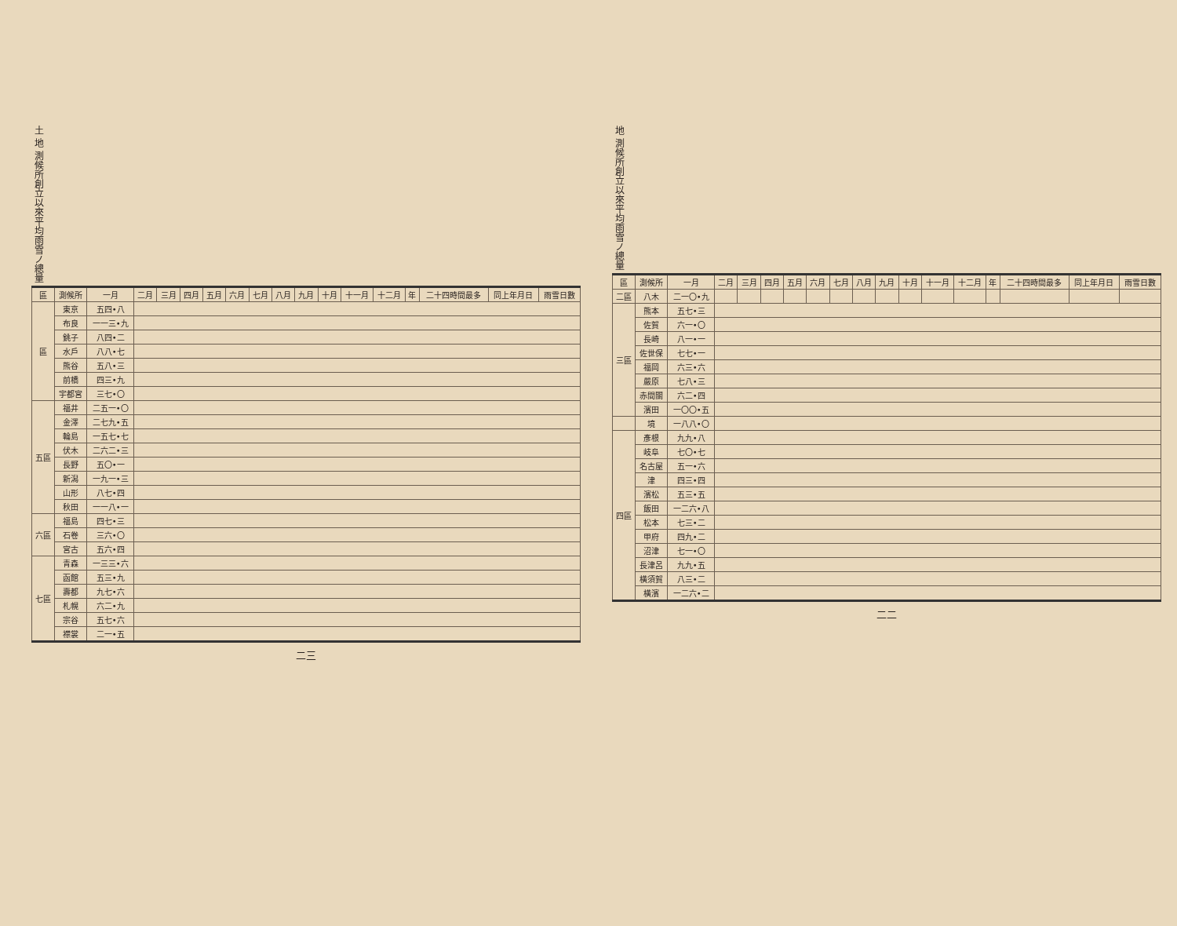地 測候所創立以來平均雨雪ノ總量
| 區 | 測候所 | 一月 | 二月 | 三月 | 四月 | 五月 | 六月 | 七月 | 八月 | 九月 | 十月 | 十一月 | 十二月 | 年 | 二十四時間最多 | 同上年月日 | 雨雪日數 |
| --- | --- | --- | --- | --- | --- | --- | --- | --- | --- | --- | --- | --- | --- | --- | --- | --- | --- |
| 二區 | 八木 | 二一〇•九 | | | | | | | | | | | | | | | |
| 三區 | 熊本 | 五七•三 | | | | | | | | | | | | | | | |
| | 佐賀 | 六一•〇 | | | | | | | | | | | | | | | |
| | 長崎 | 八一•一 | | | | | | | | | | | | | | | |
| | 佐世保 | 七七•一 | | | | | | | | | | | | | | | |
| | 福岡 | 六三•六 | | | | | | | | | | | | | | | |
| | 嚴原 | 七八•三 | | | | | | | | | | | | | | | |
| | 赤間關 | 六二•四 | | | | | | | | | | | | | | | |
| | 濱田 | 一〇〇•五 | | | | | | | | | | | | | | | |
| | 境 | 一八八•〇 | | | | | | | | | | | | | | | |
| 四區 | 彥根 | 九九•八 | | | | | | | | | | | | | | | |
| | 岐阜 | 七〇•七 | | | | | | | | | | | | | | | |
| | 名古屋 | 五一•六 | | | | | | | | | | | | | | | |
| | 津 | 四三•四 | | | | | | | | | | | | | | | |
| | 濱松 | 五三•五 | | | | | | | | | | | | | | | |
| | 飯田 | 一二六•八 | | | | | | | | | | | | | | | |
| | 松本 | 七三•二 | | | | | | | | | | | | | | | |
| | 甲府 | 四九•二 | | | | | | | | | | | | | | | |
| | 沼津 | 七一•〇 | | | | | | | | | | | | | | | |
| | 長津呂 | 九九•五 | | | | | | | | | | | | | | | |
| | 橫須賀 | 八三•二 | | | | | | | | | | | | | | | |
| | 橫濱 | 一二六•二 | | | | | | | | | | | | | | | |
二二
土 地 測候所創立以來平均雨雪ノ總量
| 區 | 測候所 | 一月 | 二月 | 三月 | 四月 | 五月 | 六月 | 七月 | 八月 | 九月 | 十月 | 十一月 | 十二月 | 年 | 二十四時間最多 | 同上年月日 | 雨雪日數 |
| --- | --- | --- | --- | --- | --- | --- | --- | --- | --- | --- | --- | --- | --- | --- | --- | --- | --- |
| 區 | 東京 | 五四•八 | | | | | | | | | | | | | | | |
| | 布良 | 一一三•九 | | | | | | | | | | | | | | | |
| | 銚子 | 八四•二 | | | | | | | | | | | | | | | |
| | 水戶 | 八八•七 | | | | | | | | | | | | | | | |
| | 熊谷 | 五八•三 | | | | | | | | | | | | | | | |
| | 前橋 | 四三•九 | | | | | | | | | | | | | | | |
| | 宇都宮 | 三七•〇 | | | | | | | | | | | | | | | |
| 五區 | 福井 | 二五一•〇 | | | | | | | | | | | | | | | |
| | 金澤 | 二七九•五 | | | | | | | | | | | | | | | |
| | 輪島 | 一五七•七 | | | | | | | | | | | | | | | |
| | 伏木 | 二六二•三 | | | | | | | | | | | | | | | |
| | 長野 | 五〇•一 | | | | | | | | | | | | | | | |
| | 新潟 | 一九一•三 | | | | | | | | | | | | | | | |
| | 山形 | 八七•四 | | | | | | | | | | | | | | | |
| | 秋田 | 一一八•一 | | | | | | | | | | | | | | | |
| 六區 | 福島 | 四七•三 | | | | | | | | | | | | | | | |
| | 石卷 | 三六•〇 | | | | | | | | | | | | | | | |
| | 宮古 | 五六•四 | | | | | | | | | | | | | | | |
| 七區 | 青森 | 一三三•六 | | | | | | | | | | | | | | | |
| | 函館 | 五三•九 | | | | | | | | | | | | | | | |
| | 壽都 | 九七•六 | | | | | | | | | | | | | | | |
| | 札幌 | 六二•九 | | | | | | | | | | | | | | | |
| | 宗谷 | 五七•六 | | | | | | | | | | | | | | | |
| | 襟裳 | 二一•五 | | | | | | | | | | | | | | | |
二三